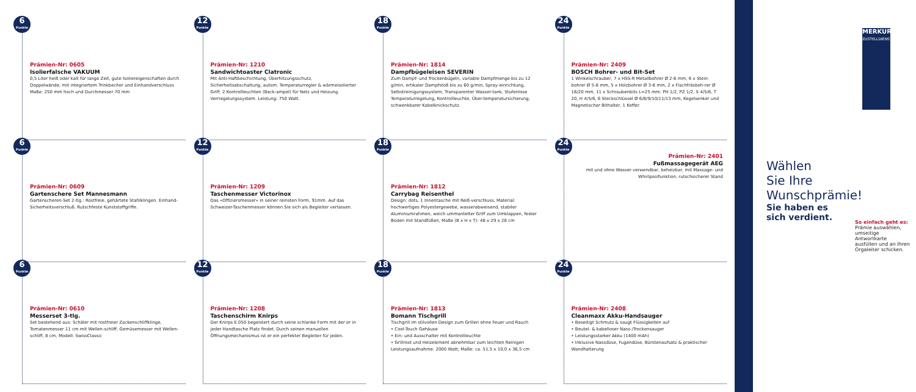6
Punkte
Prämien-Nr: 0605
Isolierfalsche VAKUUM
0,5 Liter heiß oder kalt für lange Zeit, gute Isoliereigenschaften durch Doppelwände, mit integriertem Trinkbecher und Einhandverschluss Maße: 250 mm hoch und Durchmesser 70 mm
12
Punkte
Prämien-Nr: 1210
Sandwichtoaster Clatronic
Mit Anti-Haftbeschichtung, Überhitzungsschutz, Sicherheitsabschaltung, autom. Temperaturregler & wärmeisolierter Griff. 2 Kontrollleuchten (Back-ampel) für Netz und Heizung. Verriegelungssystem. Leistung: 750 Watt.
18
Punkte
Prämien-Nr: 1814
Dampfbügeleisen SEVERIN
Zum Dampf- und Trockenbügeln, variable Dampfmenge bis zu 12 g/min, ertikaler Dampfstoß bis zu 60 g/min, Spray-einrichtung, Selbstreinigungssystem, Transparenter Wasser-tank, Stufenlose Temperaturregelung, Kontrollleuchte, Über-temperatursicherung, schwenkbarer Kabelknickschutz.
24
Punkte
Prämien-Nr: 2409
BOSCH Bohrer- und Bit-Set
1 Winkelschrauber, 7 x HSS-R Metallbohrer Ø 2-6 mm, 6 x Stein-bohrer Ø 5-8 mm, 5 x Holzbohrer Ø 3-8 mm, 2 x Flachfräsboh-rer Ø 16/20 mm, 11 x Schraubenbits L=25 mm: PH 1/2, PZ 1/2, S 4/5/6, T 20, H 4/5/6, 6 Steckschlüssel Ø 6/8/9/10/11/13 mm, Kegelsenker und Magnetischer Bithalter, 1 Koffer.
6
Punkte
Prämien-Nr: 0609
Gartenschere Set Mannesmann
Gartenscheren-Set 2-tlg.: Rostfreie, gehärtete Stahlklingen. Einhand-Sicherheitsverschluß. Rutschfeste Kunststoffgriffe.
12
Punkte
Prämien-Nr: 1209
Taschenmesser Victorinox
Das «Offiziersmesser» in seiner reinsten Form, 91mm. Auf das Schweizer-Taschenmesser können Sie sich als Begleiter verlassen.
18
Punkte
Prämien-Nr: 1812
Carrybag Reisenthel
Design: dots, 1 Innentasche mit Reiß-verschluss, Material: hochwertiges Polyestergewebe, wasserabweisend, stabiler Aluminiumrahmen, weich ummantelter Griff zum Umklappen, fester Boden mit Standfüßen, Maße (B x H x T): 48 x 29 x 28 cm
24
Punkte
Prämien-Nr: 2401
Fußmassagegerät AEG
mit und ohne Wasser verwendbar, beheizbar, mit Massage- und Whirlpoolfunktion, rutschsicherer Stand
6
Punkte
Prämien-Nr: 0610
Messerset 3-tlg.
Set bestehend aus: Schäler mit rostfreier Zackenschliffklinge, Tomatenmesser 11 cm mit Wellen-schliff, Gemüsemesser mit Wellen-schliff, 8 cm, Modell: SwissClassic
12
Punkte
Prämien-Nr: 1208
Taschenschirm Knirps
Der Knirps E.050 begeistert durch seine schlanke Form mit der er in jeder Handtasche Platz findet. Durch seinen manuellen Öffnungsmechanismus ist er ein perfekter Begleiter für jeden.
18
Punkte
Prämien-Nr: 1813
Bomann Tischgrill
Tischgrill im stilvollen Design zum Grillen ohne Feuer und Rauch
• Cool-Touch Gehäuse
• Ein- und Ausschalter mit Kontrollleuchte
• Grillrost und Heizelement abnehmbar zum leichten Reinigen
Leistungsaufnahme: 2000 Watt; Maße: ca. 51,5 x 10,0 x 36,5 cm
24
Punkte
Prämien-Nr: 2408
Cleanmaxx Akku-Handsauger
• Beseitigt Schmutz & saugt Flüssigkeiten auf
• Beutel- & kabelloser Nass-/Trockensauger
• Leistungsstarker Akku (1400 mAh)
• Inklusive Nassdüse, Fugendüse, Bürstenaufsatz & praktischer Wandhalterung
Wählen Sie Ihre Wunschprämie!
Sie haben es sich verdient.
MERKURIA
ZUSTELLDIENST
So einfach geht es: Prämie auswählen, umseitige Antwortkarte ausfüllen und an Ihren Orgaleiter schicken.